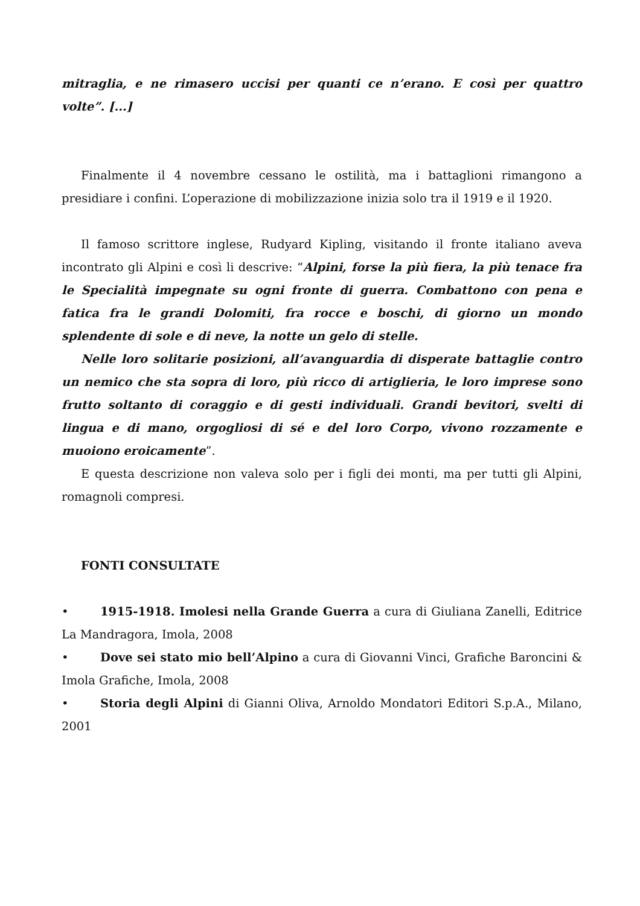mitraglia, e ne rimasero uccisi per quanti ce n’erano. E così per quattro volte”. [...]
Finalmente il 4 novembre cessano le ostilità, ma i battaglioni rimangono a presidiare i confini. L’operazione di mobilizzazione inizia solo tra il 1919 e il 1920.
Il famoso scrittore inglese, Rudyard Kipling, visitando il fronte italiano aveva incontrato gli Alpini e così li descrive: “Alpini, forse la più fiera, la più tenace fra le Specialità impegnate su ogni fronte di guerra. Combattono con pena e fatica fra le grandi Dolomiti, fra rocce e boschi, di giorno un mondo splendente di sole e di neve, la notte un gelo di stelle.
Nelle loro solitarie posizioni, all’avanguardia di disperate battaglie contro un nemico che sta sopra di loro, più ricco di artiglieria, le loro imprese sono frutto soltanto di coraggio e di gesti individuali. Grandi bevitori, svelti di lingua e di mano, orgogliosi di sé e del loro Corpo, vivono rozzamente e muoiono eroicamente”.
E questa descrizione non valeva solo per i figli dei monti, ma per tutti gli Alpini, romagnoli compresi.
FONTI CONSULTATE
• 1915-1918. Imolesi nella Grande Guerra a cura di Giuliana Zanelli, Editrice La Mandragora, Imola, 2008
• Dove sei stato mio bell’Alpino a cura di Giovanni Vinci, Grafiche Baroncini & Imola Grafiche, Imola, 2008
• Storia degli Alpini di Gianni Oliva, Arnoldo Mondatori Editori S.p.A., Milano, 2001